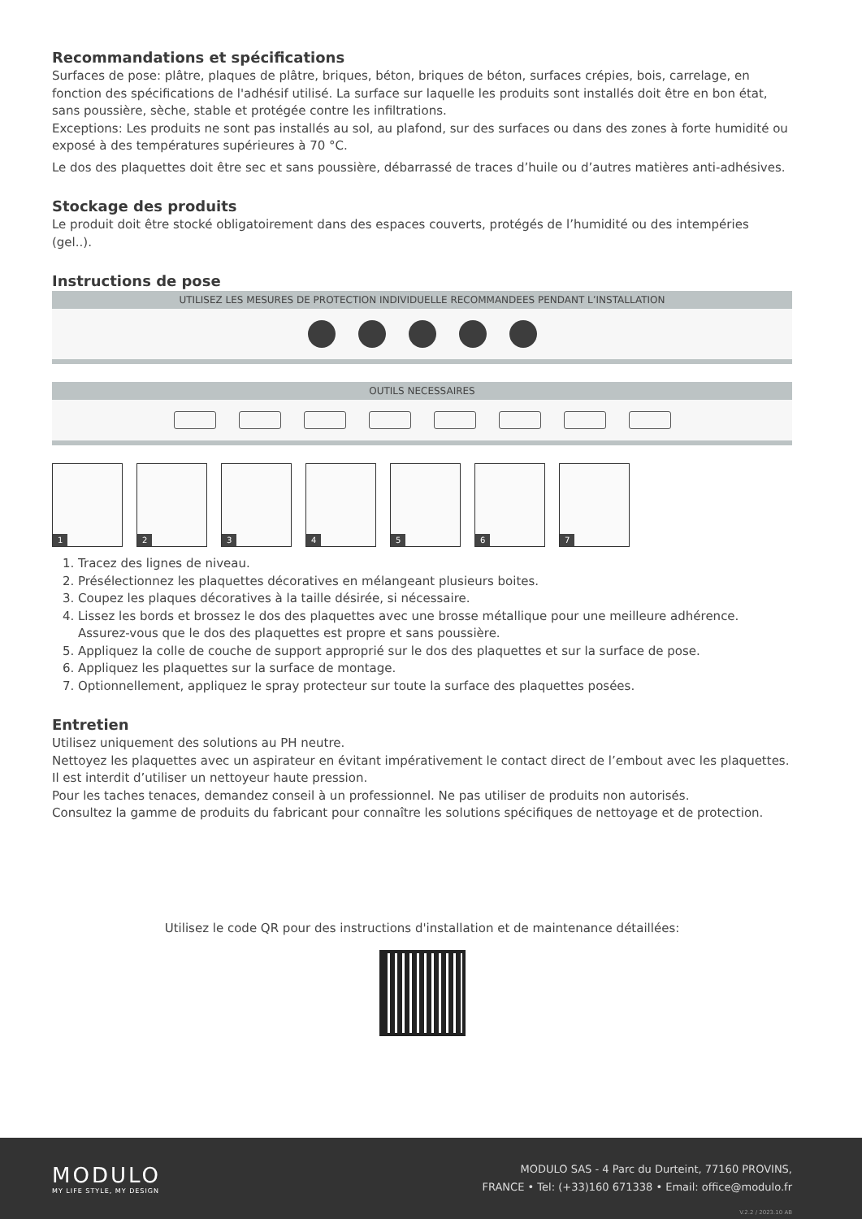Recommandations et spécifications
Surfaces de pose: plâtre, plaques de plâtre, briques, béton, briques de béton, surfaces crépies, bois, carrelage, en fonction des spécifications de l'adhésif utilisé. La surface sur laquelle les produits sont installés doit être en bon état, sans poussière, sèche, stable et protégée contre les infiltrations.
Exceptions: Les produits ne sont pas installés au sol, au plafond, sur des surfaces ou dans des zones à forte humidité ou exposé à des températures supérieures à 70 °C.
Le dos des plaquettes doit être sec et sans poussière, débarrassé de traces d’huile ou d’autres matières anti-adhésives.
Stockage des produits
Le produit doit être stocké obligatoirement dans des espaces couverts, protégés de l’humidité ou des intempéries (gel..).
Instructions de pose
UTILISEZ LES MESURES DE PROTECTION INDIVIDUELLE RECOMMANDEES PENDANT L’INSTALLATION
OUTILS NECESSAIRES
1
2
3
4
5
6
7
1. Tracez des lignes de niveau.
2. Présélectionnez les plaquettes décoratives en mélangeant plusieurs boites.
3. Coupez les plaques décoratives à la taille désirée, si nécessaire.
4. Lissez les bords et brossez le dos des plaquettes avec une brosse métallique pour une meilleure adhérence. Assurez-vous que le dos des plaquettes est propre et sans poussière.
5. Appliquez la colle de couche de support approprié sur le dos des plaquettes et sur la surface de pose.
6. Appliquez les plaquettes sur la surface de montage.
7. Optionnellement, appliquez le spray protecteur sur toute la surface des plaquettes posées.
Entretien
Utilisez uniquement des solutions au PH neutre.
Nettoyez les plaquettes avec un aspirateur en évitant impérativement le contact direct de l’embout avec les plaquettes.
Il est interdit d’utiliser un nettoyeur haute pression.
Pour les taches tenaces, demandez conseil à un professionnel. Ne pas utiliser de produits non autorisés.
Consultez la gamme de produits du fabricant pour connaître les solutions spécifiques de nettoyage et de protection.
Utilisez le code QR pour des instructions d'installation et de maintenance détaillées:
MODULO
MY LIFE STYLE, MY DESIGN
MODULO SAS - 4 Parc du Durteint, 77160 PROVINS,
FRANCE • Tel: (+33)160 671338 • Email: office@modulo.fr
V.2.2 / 2023.10 AB